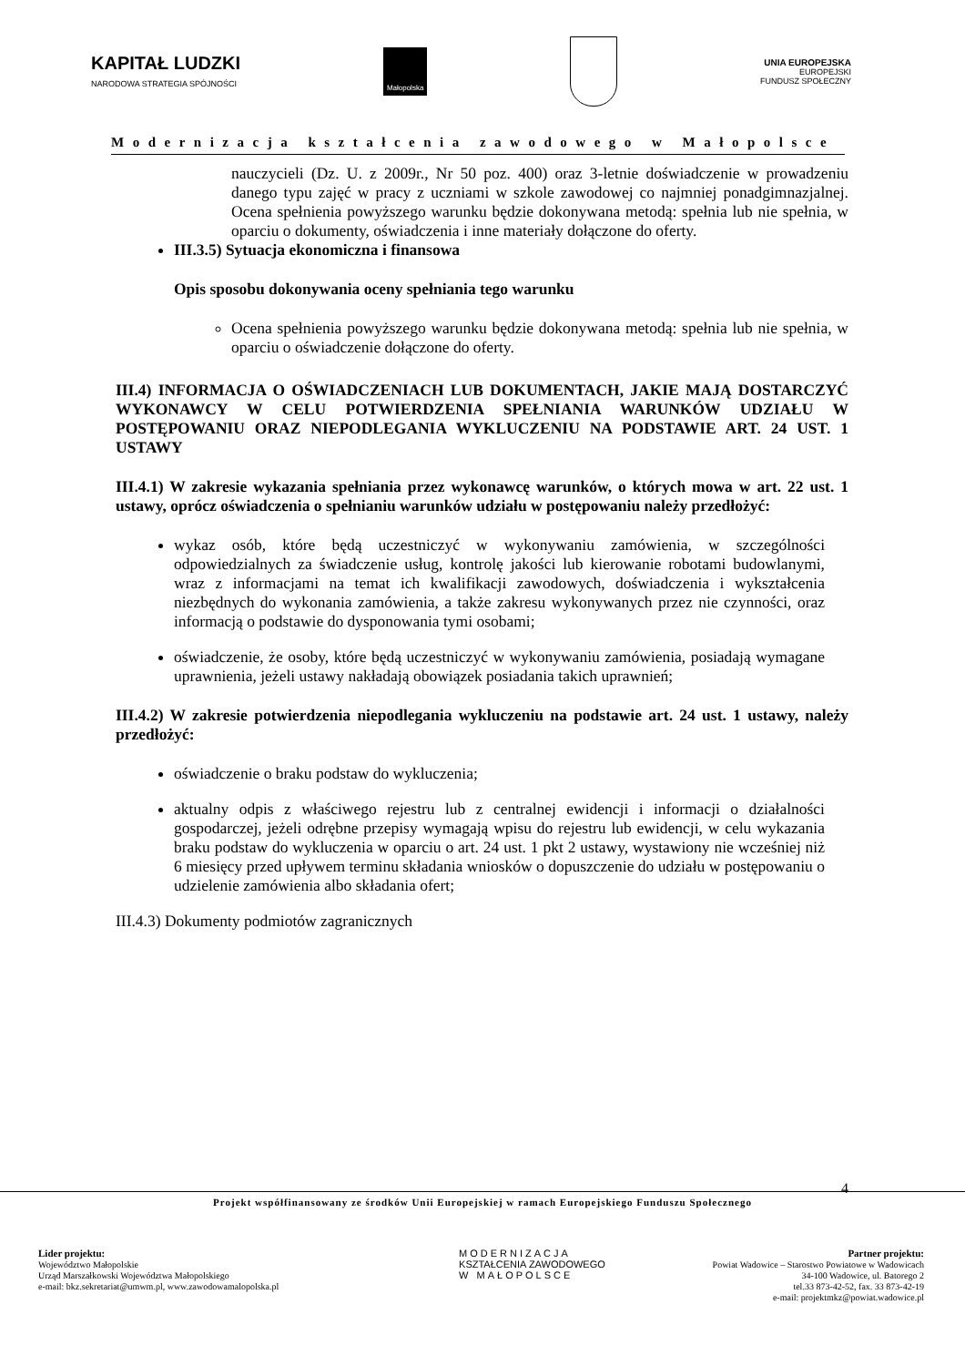KAPITAŁ LUDZKI
NARODOWA STRATEGIA SPÓJNOŚCI
Małopolska
UNIA EUROPEJSKA
EUROPEJSKI
FUNDUSZ SPOŁECZNY
Modernizacja kształcenia zawodowego w Małopolsce
nauczycieli (Dz. U. z 2009r., Nr 50 poz. 400) oraz 3-letnie doświadczenie w prowadzeniu danego typu zajęć w pracy z uczniami w szkole zawodowej co najmniej ponadgimnazjalnej. Ocena spełnienia powyższego warunku będzie dokonywana metodą: spełnia lub nie spełnia, w oparciu o dokumenty, oświadczenia i inne materiały dołączone do oferty.
III.3.5) Sytuacja ekonomiczna i finansowa
Opis sposobu dokonywania oceny spełniania tego warunku
Ocena spełnienia powyższego warunku będzie dokonywana metodą: spełnia lub nie spełnia, w oparciu o oświadczenie dołączone do oferty.
III.4) INFORMACJA O OŚWIADCZENIACH LUB DOKUMENTACH, JAKIE MAJĄ DOSTARCZYĆ WYKONAWCY W CELU POTWIERDZENIA SPEŁNIANIA WARUNKÓW UDZIAŁU W POSTĘPOWANIU ORAZ NIEPODLEGANIA WYKLUCZENIU NA PODSTAWIE ART. 24 UST. 1 USTAWY
III.4.1) W zakresie wykazania spełniania przez wykonawcę warunków, o których mowa w art. 22 ust. 1 ustawy, oprócz oświadczenia o spełnianiu warunków udziału w postępowaniu należy przedłożyć:
wykaz osób, które będą uczestniczyć w wykonywaniu zamówienia, w szczególności odpowiedzialnych za świadczenie usług, kontrolę jakości lub kierowanie robotami budowlanymi, wraz z informacjami na temat ich kwalifikacji zawodowych, doświadczenia i wykształcenia niezbędnych do wykonania zamówienia, a także zakresu wykonywanych przez nie czynności, oraz informacją o podstawie do dysponowania tymi osobami;
oświadczenie, że osoby, które będą uczestniczyć w wykonywaniu zamówienia, posiadają wymagane uprawnienia, jeżeli ustawy nakładają obowiązek posiadania takich uprawnień;
III.4.2) W zakresie potwierdzenia niepodlegania wykluczeniu na podstawie art. 24 ust. 1 ustawy, należy przedłożyć:
oświadczenie o braku podstaw do wykluczenia;
aktualny odpis z właściwego rejestru lub z centralnej ewidencji i informacji o działalności gospodarczej, jeżeli odrębne przepisy wymagają wpisu do rejestru lub ewidencji, w celu wykazania braku podstaw do wykluczenia w oparciu o art. 24 ust. 1 pkt 2 ustawy, wystawiony nie wcześniej niż 6 miesięcy przed upływem terminu składania wniosków o dopuszczenie do udziału w postępowaniu o udzielenie zamówienia albo składania ofert;
III.4.3) Dokumenty podmiotów zagranicznych
4 Projekt współfinansowany ze środków Unii Europejskiej w ramach Europejskiego Funduszu Społecznego
Lider projektu:
Województwo Małopolskie
Urząd Marszałkowski Województwa Małopolskiego
e-mail: bkz.sekretariat@umwm.pl, www.zawodowamalopolska.pl
MODERNIZACJA
KSZTAŁCENIA ZAWODOWEGO
W MAŁOPOLSCE
Partner projektu:
Powiat Wadowice – Starostwo Powiatowe w Wadowicach
34-100 Wadowice, ul. Batorego 2
tel.33 873-42-52, fax. 33 873-42-19
e-mail: projektmkz@powiat.wadowice.pl